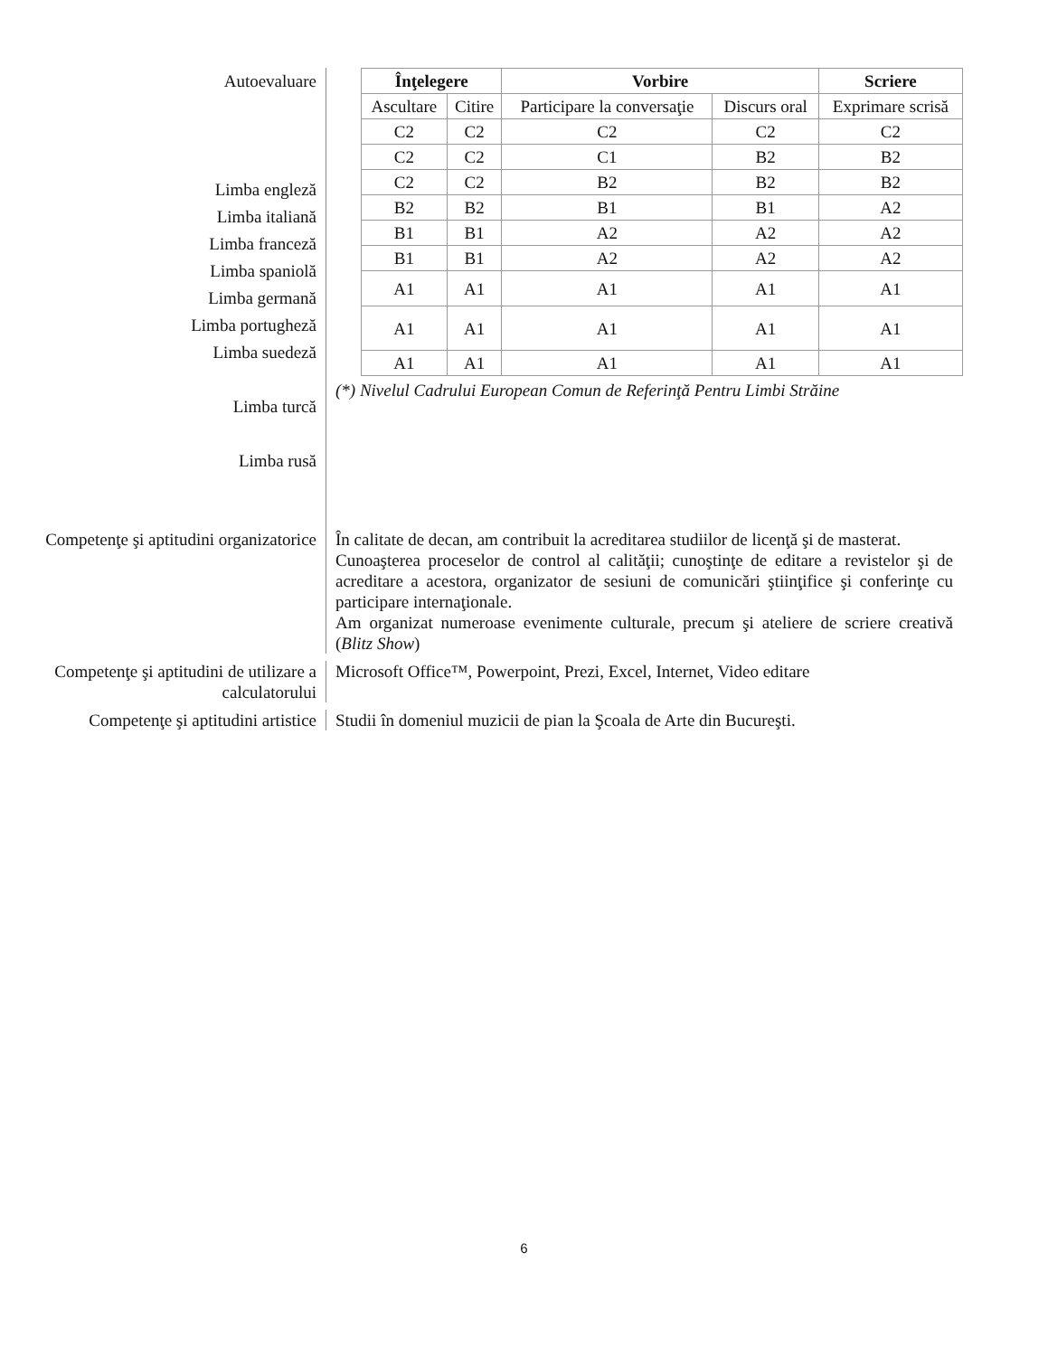Autoevaluare
Limba engleză
Limba italiană
Limba franceză
Limba spaniolă
Limba germană
Limba portugheză
Limba suedeză
Limba turcă
Limba rusă
| Înţelegere | | Vorbire | | Scriere |
| --- | --- | --- | --- | --- |
| Ascultare | Citire | Participare la conversaţie | Discurs oral | Exprimare scrisă |
| C2 | C2 | C2 | C2 | C2 |
| C2 | C2 | C1 | B2 | B2 |
| C2 | C2 | B2 | B2 | B2 |
| B2 | B2 | B1 | B1 | A2 |
| B1 | B1 | A2 | A2 | A2 |
| B1 | B1 | A2 | A2 | A2 |
| A1 | A1 | A1 | A1 | A1 |
| A1 | A1 | A1 | A1 | A1 |
| A1 | A1 | A1 | A1 | A1 |
(*) Nivelul Cadrului European Comun de Referinţă Pentru Limbi Străine
Competenţe şi aptitudini organizatorice
În calitate de decan, am contribuit la acreditarea studiilor de licenţă şi de masterat.
Cunoaşterea proceselor de control al calităţii; cunoştinţe de editare a revistelor şi de acreditare a acestora, organizator de sesiuni de comunicări ştiinţifice şi conferinţe cu participare internaţionale.
Am organizat numeroase evenimente culturale, precum şi ateliere de scriere creativă (Blitz Show)
Competenţe şi aptitudini de utilizare a calculatorului
Microsoft Office™, Powerpoint, Prezi, Excel, Internet, Video editare
Competenţe şi aptitudini artistice
Studii în domeniul muzicii de pian la Şcoala de Arte din Bucureşti.
6